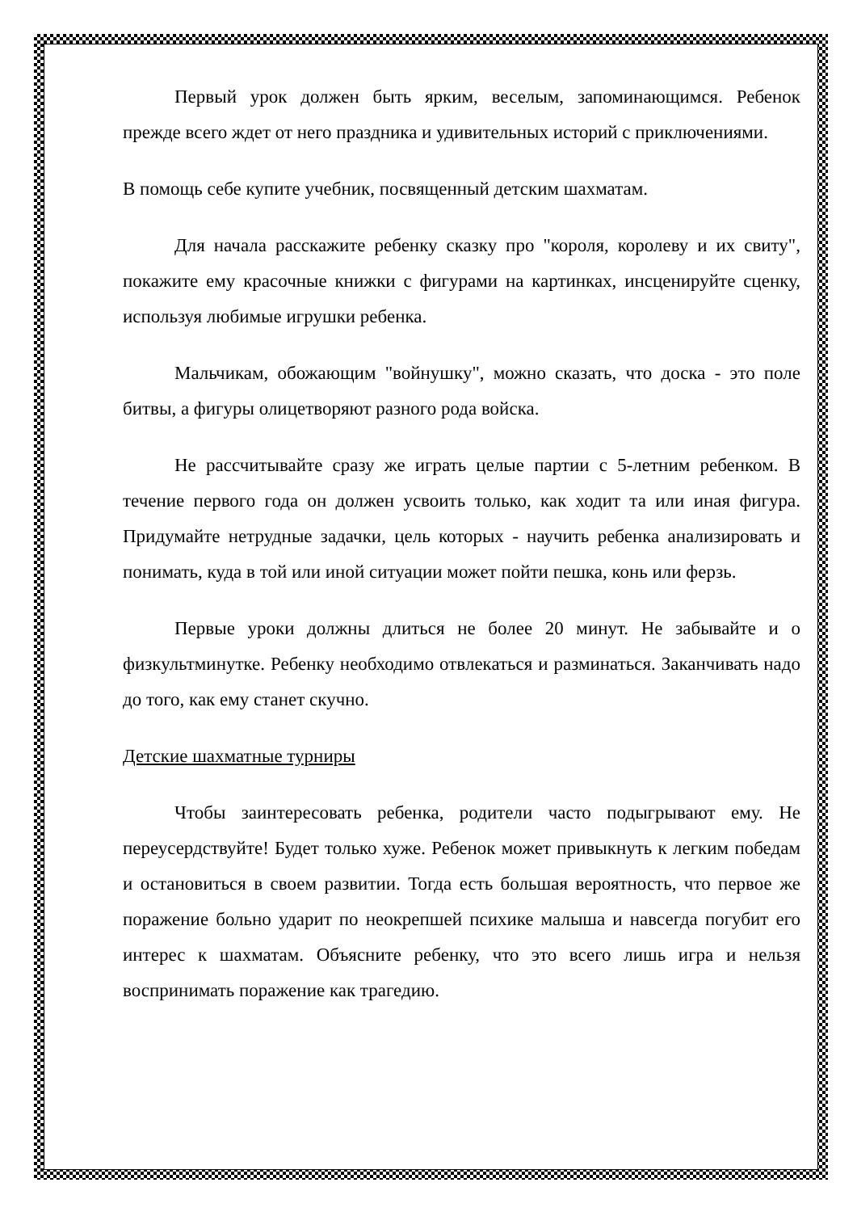Первый урок должен быть ярким, веселым, запоминающимся. Ребенок прежде всего ждет от него праздника и удивительных историй с приключениями.
В помощь себе купите учебник, посвященный детским шахматам.
Для начала расскажите ребенку сказку про "короля, королеву и их свиту", покажите ему красочные книжки с фигурами на картинках, инсценируйте сценку, используя любимые игрушки ребенка.
Мальчикам, обожающим "войнушку", можно сказать, что доска - это поле битвы, а фигуры олицетворяют разного рода войска.
Не рассчитывайте сразу же играть целые партии с 5-летним ребенком. В течение первого года он должен усвоить только, как ходит та или иная фигура. Придумайте нетрудные задачки, цель которых - научить ребенка анализировать и понимать, куда в той или иной ситуации может пойти пешка, конь или ферзь.
Первые уроки должны длиться не более 20 минут. Не забывайте и о физкультминутке. Ребенку необходимо отвлекаться и разминаться. Заканчивать надо до того, как ему станет скучно.
Детские шахматные турниры
Чтобы заинтересовать ребенка, родители часто подыгрывают ему. Не переусердствуйте! Будет только хуже. Ребенок может привыкнуть к легким победам и остановиться в своем развитии. Тогда есть большая вероятность, что первое же поражение больно ударит по неокрепшей психике малыша и навсегда погубит его интерес к шахматам. Объясните ребенку, что это всего лишь игра и нельзя воспринимать поражение как трагедию.